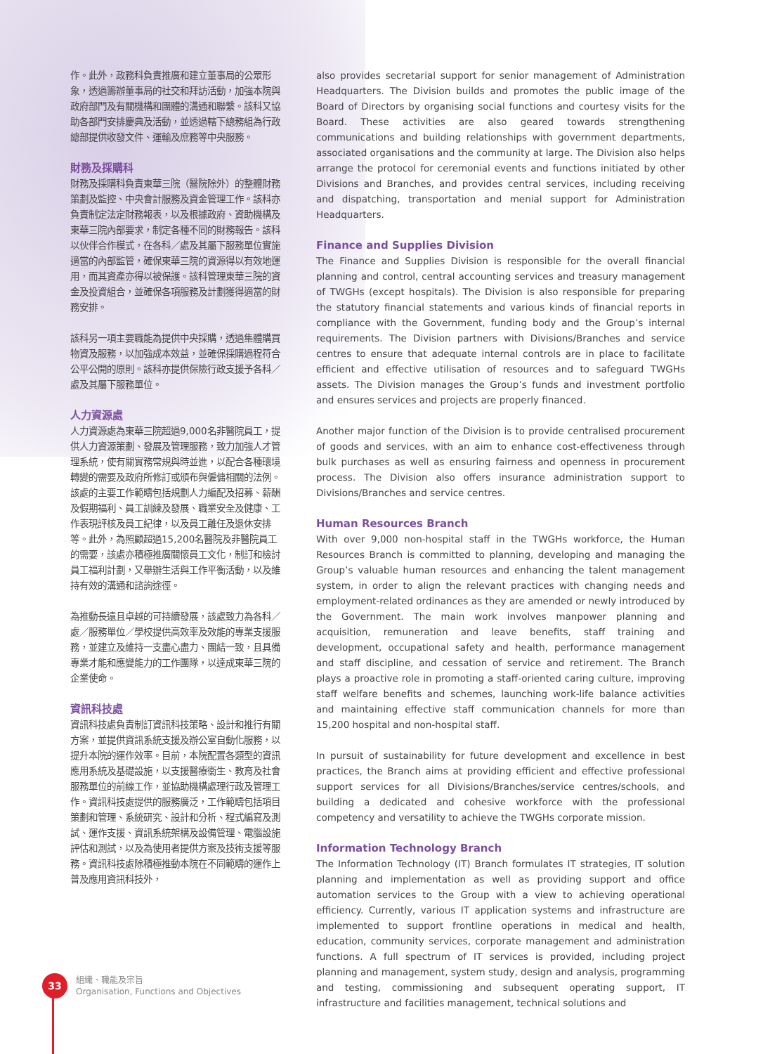作。此外，政務科負責推廣和建立董事局的公眾形象，透過籌辦董事局的社交和拜訪活動，加強本院與政府部門及有關機構和團體的溝通和聯繫。該科又協助各部門安排慶典及活動，並透過轄下總務組為行政總部提供收發文件、運輸及庶務等中央服務。
財務及採購科
財務及採購科負責東華三院（醫院除外）的整體財務策劃及監控、中央會計服務及資金管理工作。該科亦負責制定法定財務報表，以及根據政府、資助機構及東華三院內部要求，制定各種不同的財務報告。該科以伙伴合作模式，在各科／處及其屬下服務單位實施適當的內部監管，確保東華三院的資源得以有效地運用，而其資產亦得以被保護。該科管理東華三院的資金及投資組合，並確保各項服務及計劃獲得適當的財務安排。
該科另一項主要職能為提供中央採購，透過集體購買物資及服務，以加強成本效益，並確保採購過程符合公平公開的原則。該科亦提供保險行政支援予各科／處及其屬下服務單位。
人力資源處
人力資源處為東華三院超過9,000名非醫院員工，提供人力資源策劃、發展及管理服務，致力加強人才管理系統，使有關實務常規與時並進，以配合各種環境轉變的需要及政府所修訂或頒布與僱傭相關的法例。該處的主要工作範疇包括規劃人力編配及招募、薪酬及假期福利、員工訓練及發展、職業安全及健康、工作表現評核及員工紀律，以及員工離任及退休安排等。此外，為照顧超過15,200名醫院及非醫院員工的需要，該處亦積極推廣關懷員工文化，制訂和檢討員工福利計劃，又舉辦生活與工作平衡活動，以及維持有效的溝通和諮詢途徑。
為推動長遠且卓越的可持續發展，該處致力為各科／處／服務單位／學校提供高效率及效能的專業支援服務，並建立及維持一支盡心盡力、團結一致，且具備專業才能和應變能力的工作團隊，以達成東華三院的企業使命。
資訊科技處
資訊科技處負責制訂資訊科技策略、設計和推行有關方案，並提供資訊系統支援及辦公室自動化服務，以提升本院的運作效率。目前，本院配置各類型的資訊應用系統及基礎設施，以支援醫療衞生、教育及社會服務單位的前線工作，並協助機構處理行政及管理工作。資訊科技處提供的服務廣泛，工作範疇包括項目策劃和管理、系統研究、設計和分析、程式編寫及測試、運作支援、資訊系統架構及設備管理、電腦設施評估和測試，以及為使用者提供方案及技術支援等服務。資訊科技處除積極推動本院在不同範疇的運作上普及應用資訊科技外，
also provides secretarial support for senior management of Administration Headquarters. The Division builds and promotes the public image of the Board of Directors by organising social functions and courtesy visits for the Board. These activities are also geared towards strengthening communications and building relationships with government departments, associated organisations and the community at large. The Division also helps arrange the protocol for ceremonial events and functions initiated by other Divisions and Branches, and provides central services, including receiving and dispatching, transportation and menial support for Administration Headquarters.
Finance and Supplies Division
The Finance and Supplies Division is responsible for the overall financial planning and control, central accounting services and treasury management of TWGHs (except hospitals). The Division is also responsible for preparing the statutory financial statements and various kinds of financial reports in compliance with the Government, funding body and the Group’s internal requirements. The Division partners with Divisions/Branches and service centres to ensure that adequate internal controls are in place to facilitate efficient and effective utilisation of resources and to safeguard TWGHs assets. The Division manages the Group’s funds and investment portfolio and ensures services and projects are properly financed.
Another major function of the Division is to provide centralised procurement of goods and services, with an aim to enhance cost-effectiveness through bulk purchases as well as ensuring fairness and openness in procurement process. The Division also offers insurance administration support to Divisions/Branches and service centres.
Human Resources Branch
With over 9,000 non-hospital staff in the TWGHs workforce, the Human Resources Branch is committed to planning, developing and managing the Group’s valuable human resources and enhancing the talent management system, in order to align the relevant practices with changing needs and employment-related ordinances as they are amended or newly introduced by the Government. The main work involves manpower planning and acquisition, remuneration and leave benefits, staff training and development, occupational safety and health, performance management and staff discipline, and cessation of service and retirement. The Branch plays a proactive role in promoting a staff-oriented caring culture, improving staff welfare benefits and schemes, launching work-life balance activities and maintaining effective staff communication channels for more than 15,200 hospital and non-hospital staff.
In pursuit of sustainability for future development and excellence in best practices, the Branch aims at providing efficient and effective professional support services for all Divisions/Branches/service centres/schools, and building a dedicated and cohesive workforce with the professional competency and versatility to achieve the TWGHs corporate mission.
Information Technology Branch
The Information Technology (IT) Branch formulates IT strategies, IT solution planning and implementation as well as providing support and office automation services to the Group with a view to achieving operational efficiency. Currently, various IT application systems and infrastructure are implemented to support frontline operations in medical and health, education, community services, corporate management and administration functions. A full spectrum of IT services is provided, including project planning and management, system study, design and analysis, programming and testing, commissioning and subsequent operating support, IT infrastructure and facilities management, technical solutions and
33
組織、職能及宗旨
Organisation, Functions and Objectives